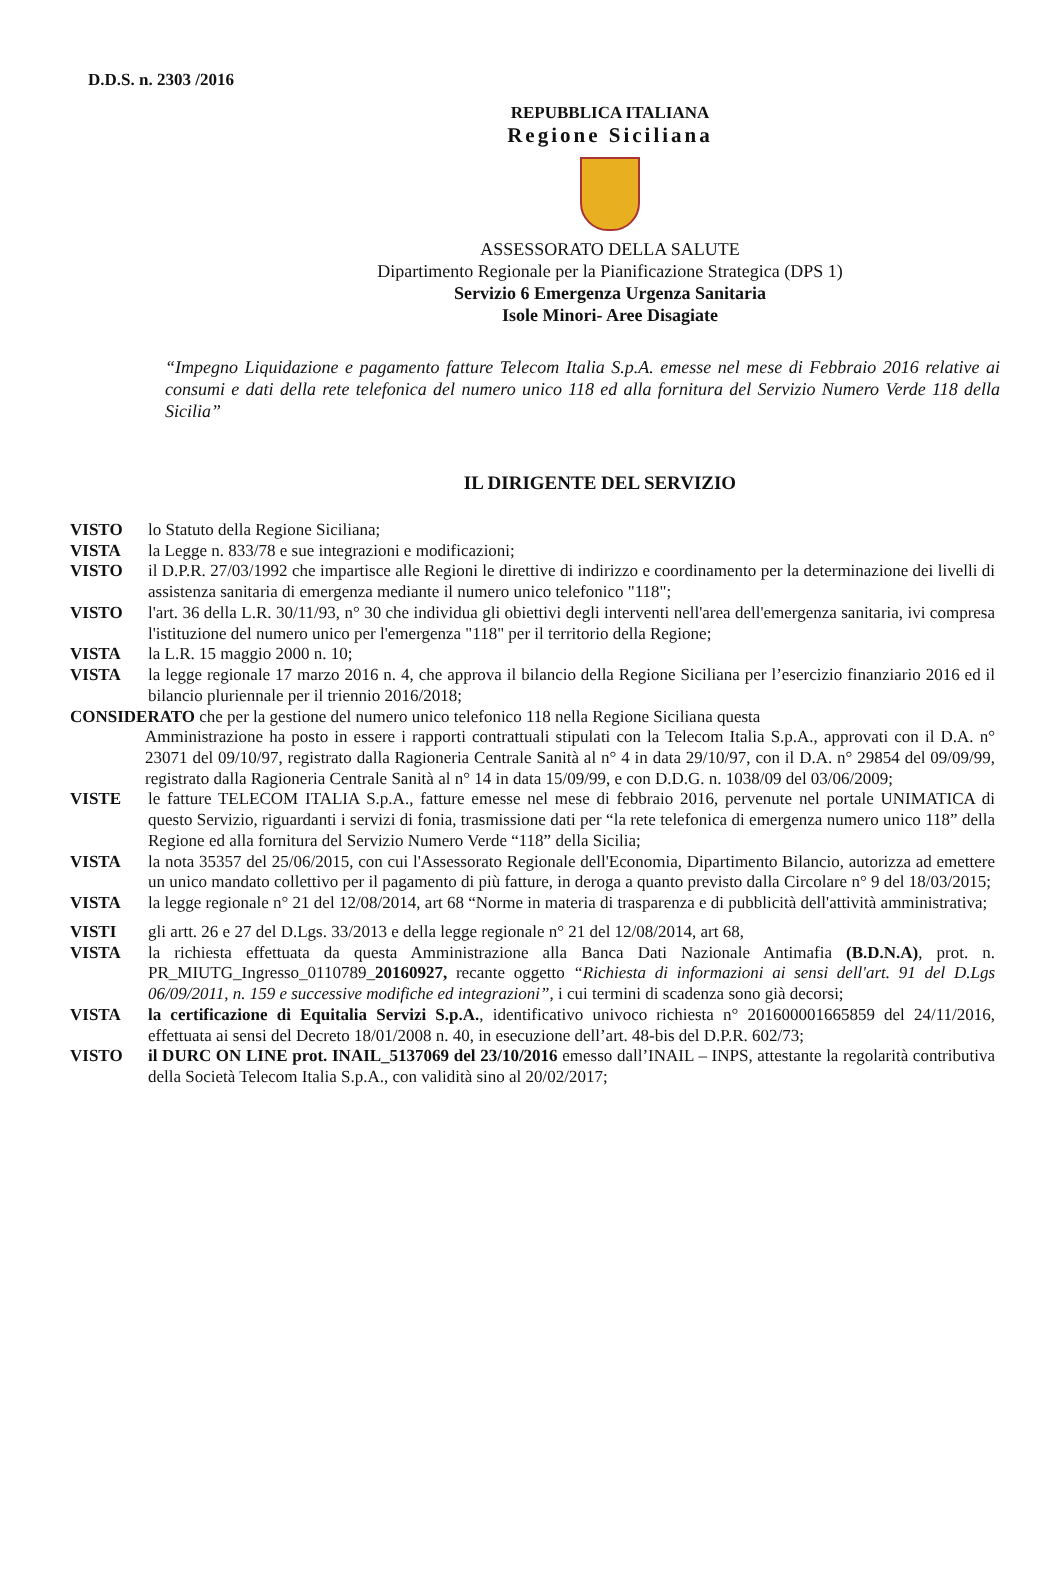D.D.S. n. 2303 /2016
REPUBBLICA ITALIANA
Regione Siciliana
ASSESSORATO DELLA SALUTE
Dipartimento Regionale per la Pianificazione Strategica (DPS 1)
Servizio 6 Emergenza Urgenza Sanitaria
Isole Minori- Aree Disagiate
“Impegno Liquidazione e pagamento fatture Telecom Italia S.p.A. emesse nel mese di Febbraio 2016 relative ai consumi e dati della rete telefonica del numero unico 118 ed alla fornitura del Servizio Numero Verde 118 della Sicilia”
IL DIRIGENTE DEL SERVIZIO
VISTO lo Statuto della Regione Siciliana;
VISTA la Legge n. 833/78 e sue integrazioni e modificazioni;
VISTO il D.P.R. 27/03/1992 che impartisce alle Regioni le direttive di indirizzo e coordinamento per la determinazione dei livelli di assistenza sanitaria di emergenza mediante il numero unico telefonico "118";
VISTO l'art. 36 della L.R. 30/11/93, n° 30 che individua gli obiettivi degli interventi nell'area dell'emergenza sanitaria, ivi compresa l'istituzione del numero unico per l'emergenza "118" per il territorio della Regione;
VISTA la L.R. 15 maggio 2000 n. 10;
VISTA la legge regionale 17 marzo 2016 n. 4, che approva il bilancio della Regione Siciliana per l’esercizio finanziario 2016 ed il bilancio pluriennale per il triennio 2016/2018;
CONSIDERATO che per la gestione del numero unico telefonico 118 nella Regione Siciliana questa
Amministrazione ha posto in essere i rapporti contrattuali stipulati con la Telecom Italia S.p.A., approvati con il D.A. n° 23071 del 09/10/97, registrato dalla Ragioneria Centrale Sanità al n° 4 in data 29/10/97, con il D.A. n° 29854 del 09/09/99, registrato dalla Ragioneria Centrale Sanità al n° 14 in data 15/09/99, e con D.D.G. n. 1038/09 del 03/06/2009;
VISTE le fatture TELECOM ITALIA S.p.A., fatture emesse nel mese di febbraio 2016, pervenute nel portale UNIMATICA di questo Servizio, riguardanti i servizi di fonia, trasmissione dati per “la rete telefonica di emergenza numero unico 118” della Regione ed alla fornitura del Servizio Numero Verde “118” della Sicilia;
VISTA la nota 35357 del 25/06/2015, con cui l'Assessorato Regionale dell'Economia, Dipartimento Bilancio, autorizza ad emettere un unico mandato collettivo per il pagamento di più fatture, in deroga a quanto previsto dalla Circolare n° 9 del 18/03/2015;
VISTA la legge regionale n° 21 del 12/08/2014, art 68 “Norme in materia di trasparenza e di pubblicità dell'attività amministrativa;
VISTI gli artt. 26 e 27 del D.Lgs. 33/2013 e della legge regionale n° 21 del 12/08/2014, art 68,
VISTA la richiesta effettuata da questa Amministrazione alla Banca Dati Nazionale Antimafia (B.D.N.A), prot. n. PR_MIUTG_Ingresso_0110789_20160927, recante oggetto “Richiesta di informazioni ai sensi dell'art. 91 del D.Lgs 06/09/2011, n. 159 e successive modifiche ed integrazioni”, i cui termini di scadenza sono già decorsi;
VISTA la certificazione di Equitalia Servizi S.p.A., identificativo univoco richiesta n° 201600001665859 del 24/11/2016, effettuata ai sensi del Decreto 18/01/2008 n. 40, in esecuzione dell’art. 48-bis del D.P.R. 602/73;
VISTO il DURC ON LINE prot. INAIL_5137069 del 23/10/2016 emesso dall’INAIL – INPS, attestante la regolarità contributiva della Società Telecom Italia S.p.A., con validità sino al 20/02/2017;